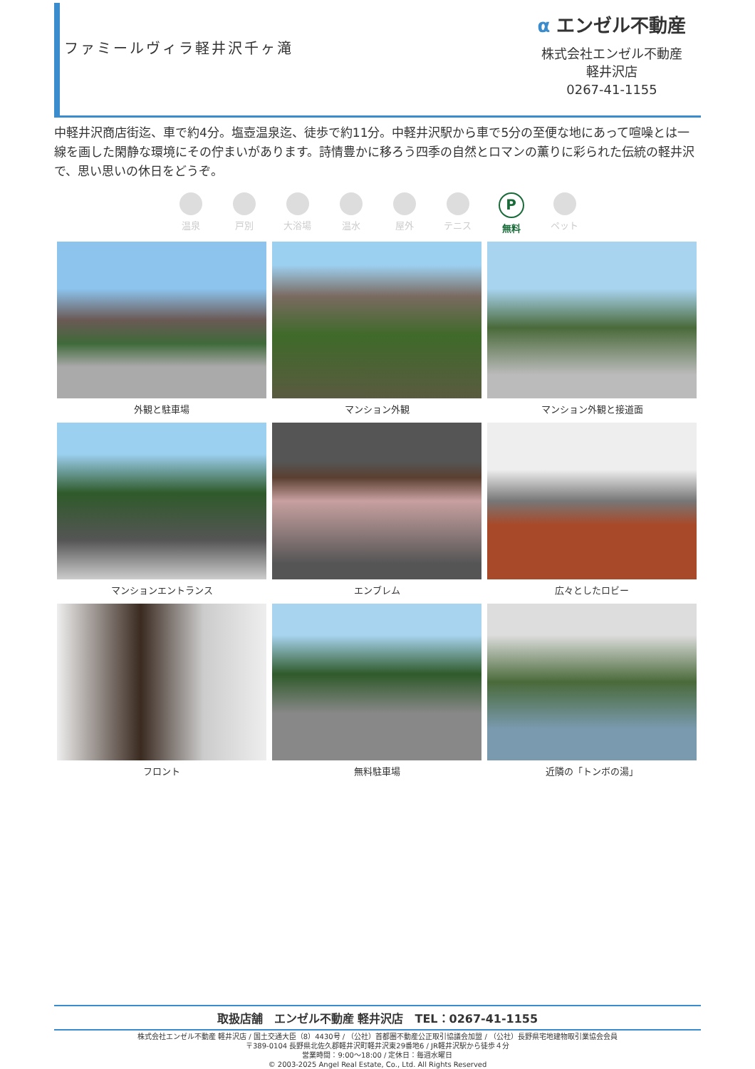ファミールヴィラ軽井沢千ヶ滝
α エンゼル不動産
株式会社エンゼル不動産
軽井沢店
0267-41-1155
中軽井沢商店街迄、車で約4分。塩壺温泉迄、徒歩で約11分。中軽井沢駅から車で5分の至便な地にあって喧噪とは一線を画した閑静な環境にその佇まいがあります。詩情豊かに移ろう四季の自然とロマンの薫りに彩られた伝統の軽井沢で、思い思いの休日をどうぞ。
温泉 戸別 大浴場 温水 屋外 テニス
P
無料
ペット
外観と駐車場
マンション外観
マンション外観と接道面
マンションエントランス
エンブレム
広々としたロビー
フロント
無料駐車場
近隣の「トンボの湯」
取扱店舗　エンゼル不動産 軽井沢店　TEL：0267-41-1155
株式会社エンゼル不動産 軽井沢店 / 国土交通大臣（8）4430号 / （公社）首都圏不動産公正取引協議会加盟 / （公社）長野県宅地建物取引業協会会員
〒389-0104 長野県北佐久郡軽井沢町軽井沢東29番地6 / JR軽井沢駅から徒歩４分
営業時間：9:00〜18:00 / 定休日：毎週水曜日
© 2003-2025 Angel Real Estate, Co., Ltd. All Rights Reserved